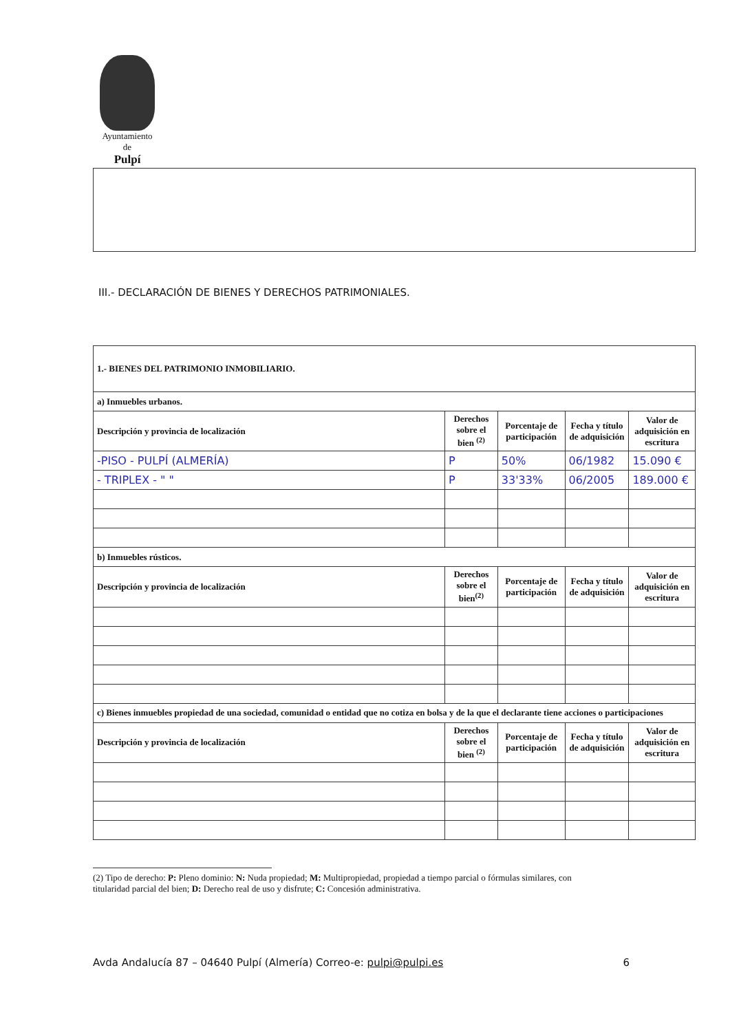Ayuntamiento
de
Pulpí
III.- DECLARACIÓN DE BIENES Y DERECHOS PATRIMONIALES.
| 1.- BIENES DEL PATRIMONIO INMOBILIARIO. | | | | |
| a) Inmuebles urbanos. | | | | |
| Descripción y provincia de localización | Derechos sobre el bien <sup>(2)</sup> | Porcentaje de participación | Fecha y título de adquisición | Valor de adquisición en escritura |
| -PISO - PULPÍ (ALMERÍA) | P | 50% | 06/1982 | 15.090 € |
| - TRIPLEX - " " | P | 33'33% | 06/2005 | 189.000 € |
| b) Inmuebles rústicos. | | | | |
| Descripción y provincia de localización | Derechos sobre el bien<sup>(2)</sup> | Porcentaje de participación | Fecha y título de adquisición | Valor de adquisición en escritura |
| c) Bienes inmuebles propiedad de una sociedad, comunidad o entidad que no cotiza en bolsa y de la que el declarante tiene acciones o participaciones | | | | |
| Descripción y provincia de localización | Derechos sobre el bien <sup>(2)</sup> | Porcentaje de participación | Fecha y título de adquisición | Valor de adquisición en escritura |
(2) Tipo de derecho: P: Pleno dominio: N: Nuda propiedad; M: Multipropiedad, propiedad a tiempo parcial o fórmulas similares, con titularidad parcial del bien; D: Derecho real de uso y disfrute; C: Concesión administrativa.
Avda Andalucía 87 – 04640 Pulpí (Almería) Correo-e: pulpi@pulpi.es 6